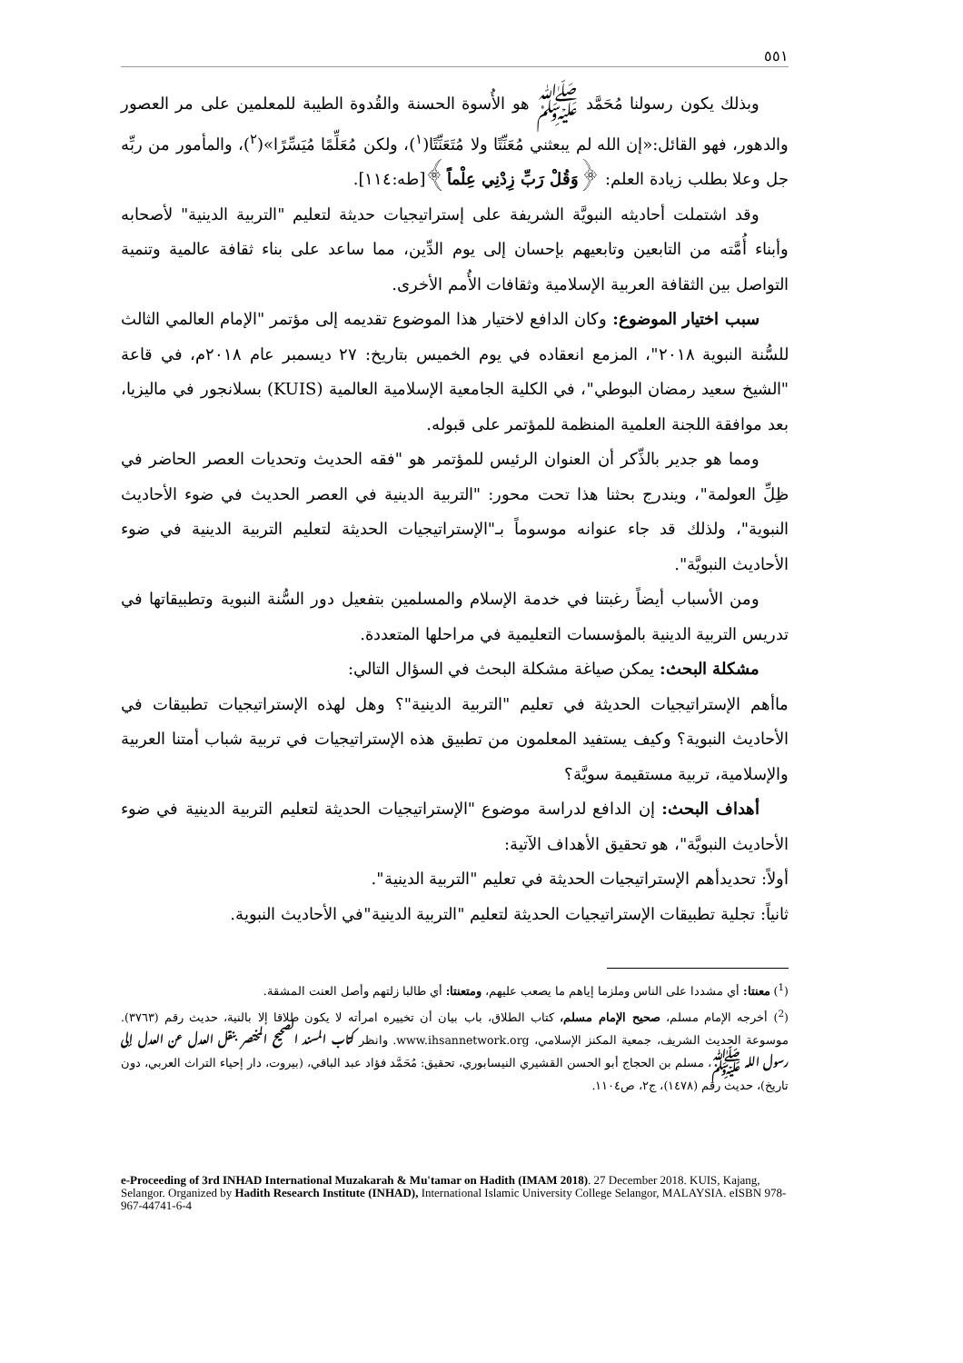٥٥١
وبذلك يكون رسولنا مُحَمَّد ﷺ هو الأُسوة الحسنة والقُدوة الطيبة للمعلمين على مر العصور والدهور، فهو القائل:«إن الله لم يبعثني مُعَنِّتًا ولا مُتَعَنِّتًا(<sup>١</sup>)، ولكن مُعَلِّمًا مُيَسِّرًا»(<sup>٢</sup>)، والمأمور من ربِّه جل وعلا بطلب زيادة العلم: ﴿وَقُلْ رَبِّ زِدْنِي عِلْماً﴾[طه:١١٤].
وقد اشتملت أحاديثه النبويَّة الشريفة على إستراتيجيات حديثة لتعليم "التربية الدينية" لأصحابه وأبناء أُمَّته من التابعين وتابعيهم بإحسان إلى يوم الدِّين، مما ساعد على بناء ثقافة عالمية وتنمية التواصل بين الثقافة العربية الإسلامية وثقافات الأُمم الأخرى.
سبب اختيار الموضوع: وكان الدافع لاختيار هذا الموضوع تقديمه إلى مؤتمر "الإمام العالمي الثالث للسُّنة النبوية ٢٠١٨"، المزمع انعقاده في يوم الخميس بتاريخ: ٢٧ ديسمبر عام ٢٠١٨م، في قاعة "الشيخ سعيد رمضان البوطي"، في الكلية الجامعية الإسلامية العالمية (KUIS) بسلانجور في ماليزيا، بعد موافقة اللجنة العلمية المنظمة للمؤتمر على قبوله.
ومما هو جدير بالذِّكر أن العنوان الرئيس للمؤتمر هو "فقه الحديث وتحديات العصر الحاضر في ظِلِّ العولمة"، ويندرج بحثنا هذا تحت محور: "التربية الدينية في العصر الحديث في ضوء الأحاديث النبوية"، ولذلك قد جاء عنوانه موسوماً بـ"الإستراتيجيات الحديثة لتعليم التربية الدينية في ضوء الأحاديث النبويَّة".
ومن الأسباب أيضاً رغبتنا في خدمة الإسلام والمسلمين بتفعيل دور السُّنة النبوية وتطبيقاتها في تدريس التربية الدينية بالمؤسسات التعليمية في مراحلها المتعددة.
مشكلة البحث: يمكن صياغة مشكلة البحث في السؤال التالي:
ماأهم الإستراتيجيات الحديثة في تعليم "التربية الدينية"؟ وهل لهذه الإستراتيجيات تطبيقات في الأحاديث النبوية؟ وكيف يستفيد المعلمون من تطبيق هذه الإستراتيجيات في تربية شباب أمتنا العربية والإسلامية، تربية مستقيمة سويَّة؟
أهداف البحث: إن الدافع لدراسة موضوع "الإستراتيجيات الحديثة لتعليم التربية الدينية في ضوء الأحاديث النبويَّة"، هو تحقيق الأهداف الآتية:
أولاً: تحديدأهم الإستراتيجيات الحديثة في تعليم "التربية الدينية".
ثانياً: تجلية تطبيقات الإستراتيجيات الحديثة لتعليم "التربية الدينية"في الأحاديث النبوية.
(<sup>1</sup>) معنتا: أي مشددا على الناس وملزما إياهم ما يصعب عليهم، ومتعنتا: أي طالبا زلتهم وأصل العنت المشقة.
(<sup>2</sup>) أخرجه الإمام مسلم، صحيح الإمام مسلم، كتاب الطلاق، باب بيان أن تخييره امرأته لا يكون طلاقا إلا بالنية، حديث رقم (٣٧٦٣). موسوعة الحديث الشريف، جمعية المكنز الإسلامي، www.ihsannetwork.org. وانظر كتاب المسند الصحيح المختصر بنقل العدل عن العدل إلى رسول الله ﷺ، مسلم بن الحجاج أبو الحسن القشيري النيسابوري، تحقيق: مُحَمَّد فؤاد عبد الباقي، (بيروت، دار إحياء التراث العربي، دون تاريخ)، حديث رقم (١٤٧٨)، ج٢، ص١١٠٤.
e-Proceeding of 3rd INHAD International Muzakarah & Mu'tamar on Hadith (IMAM 2018). 27 December 2018. KUIS, Kajang, Selangor. Organized by Hadith Research Institute (INHAD), International Islamic University College Selangor, MALAYSIA. eISBN 978-967-44741-6-4